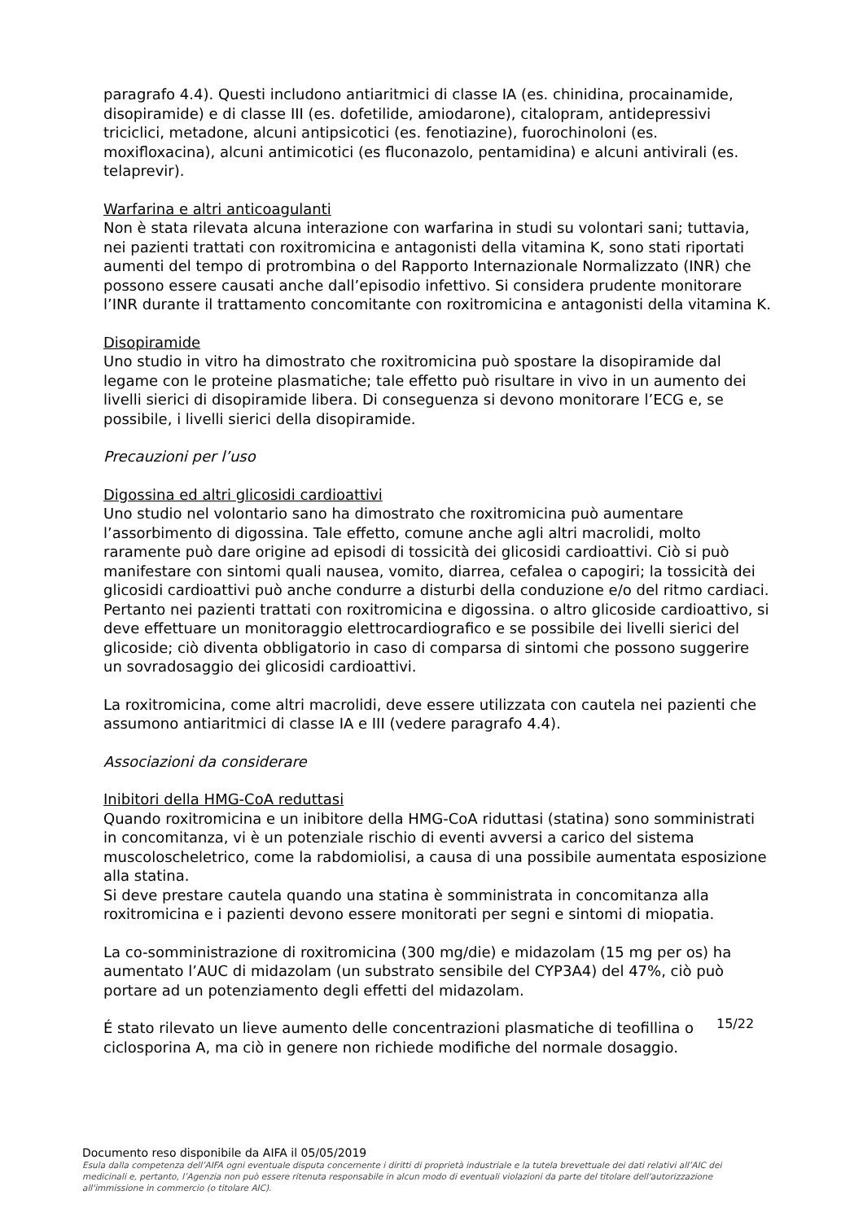paragrafo 4.4). Questi includono antiaritmici di classe IA (es. chinidina, procainamide, disopiramide) e di classe III (es. dofetilide, amiodarone), citalopram, antidepressivi triciclici, metadone, alcuni antipsicotici (es. fenotiazine), fuorochinoloni (es. moxifloxacina), alcuni antimicotici (es fluconazolo, pentamidina) e alcuni antivirali (es. telaprevir).
Warfarina e altri anticoagulanti
Non è stata rilevata alcuna interazione con warfarina in studi su volontari sani; tuttavia, nei pazienti trattati con roxitromicina e antagonisti della vitamina K, sono stati riportati aumenti del tempo di protrombina o del Rapporto Internazionale Normalizzato (INR) che possono essere causati anche dall’episodio infettivo. Si considera prudente monitorare l’INR durante il trattamento concomitante con roxitromicina e antagonisti della vitamina K.
Disopiramide
Uno studio in vitro ha dimostrato che roxitromicina può spostare la disopiramide dal legame con le proteine plasmatiche; tale effetto può risultare in vivo in un aumento dei livelli sierici di disopiramide libera. Di conseguenza si devono monitorare l’ECG e, se possibile, i livelli sierici della disopiramide.
Precauzioni per l’uso
Digossina ed altri glicosidi cardioattivi
Uno studio nel volontario sano ha dimostrato che roxitromicina può aumentare l’assorbimento di digossina. Tale effetto, comune anche agli altri macrolidi, molto raramente può dare origine ad episodi di tossicità dei glicosidi cardioattivi. Ciò si può manifestare con sintomi quali nausea, vomito, diarrea, cefalea o capogiri; la tossicità dei glicosidi cardioattivi può anche condurre a disturbi della conduzione e/o del ritmo cardiaci. Pertanto nei pazienti trattati con roxitromicina e digossina. o altro glicoside cardioattivo, si deve effettuare un monitoraggio elettrocardiografico e se possibile dei livelli sierici del glicoside; ciò diventa obbligatorio in caso di comparsa di sintomi che possono suggerire un sovradosaggio dei glicosidi cardioattivi.
La roxitromicina, come altri macrolidi, deve essere utilizzata con cautela nei pazienti che assumono antiaritmici di classe IA e III (vedere paragrafo 4.4).
Associazioni da considerare
Inibitori della HMG-CoA reduttasi
Quando roxitromicina e un inibitore della HMG-CoA riduttasi (statina) sono somministrati in concomitanza, vi è un potenziale rischio di eventi avversi a carico del sistema muscoloscheletrico, come la rabdomiolisi, a causa di una possibile aumentata esposizione alla statina.
Si deve prestare cautela quando una statina è somministrata in concomitanza alla roxitromicina e i pazienti devono essere monitorati per segni e sintomi di miopatia.
La co-somministrazione di roxitromicina (300 mg/die) e midazolam (15 mg per os) ha aumentato l’AUC di midazolam (un substrato sensibile del CYP3A4) del 47%, ciò può portare ad un potenziamento degli effetti del midazolam.
É stato rilevato un lieve aumento delle concentrazioni plasmatiche di teofillina o ciclosporina A, ma ciò in genere non richiede modifiche del normale dosaggio.
15/22
Documento reso disponibile da AIFA il 05/05/2019
Esula dalla competenza dell’AIFA ogni eventuale disputa concernente i diritti di proprietà industriale e la tutela brevettuale dei dati relativi all’AIC dei medicinali e, pertanto, l’Agenzia non può essere ritenuta responsabile in alcun modo di eventuali violazioni da parte del titolare dell'autorizzazione all'immissione in commercio (o titolare AIC).